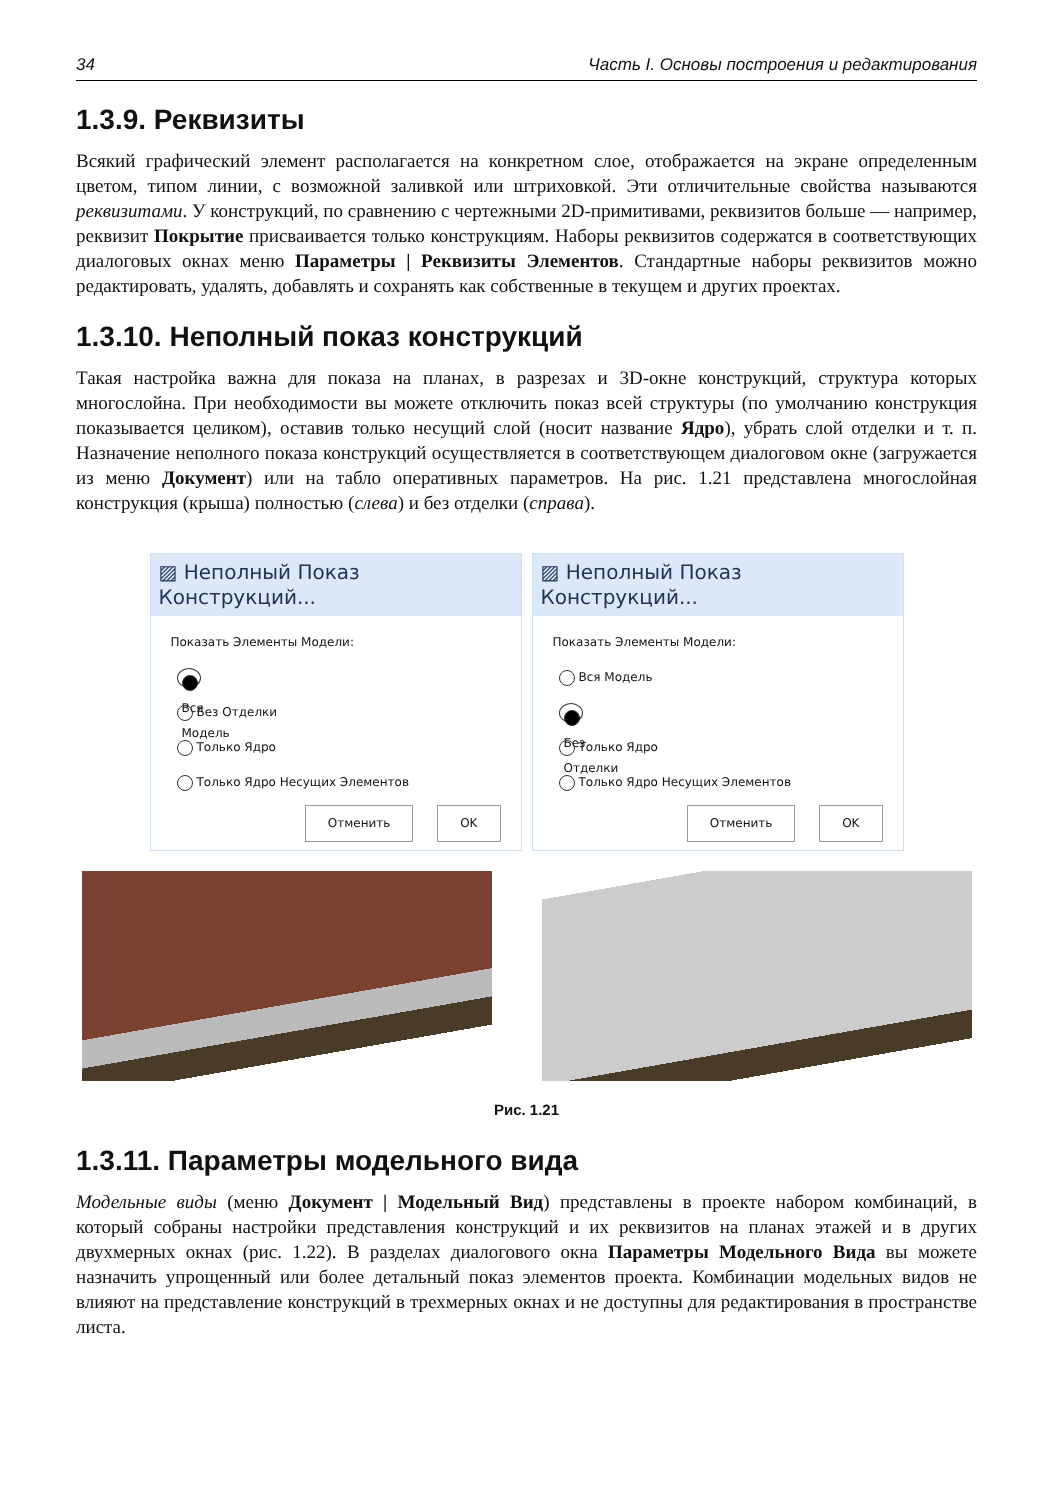34 Часть I. Основы построения и редактирования
1.3.9. Реквизиты
Всякий графический элемент располагается на конкретном слое, отображается на экране определенным цветом, типом линии, с возможной заливкой или штриховкой. Эти отличительные свойства называются реквизитами. У конструкций, по сравнению с чертежными 2D-примитивами, реквизитов больше — например, реквизит Покрытие присваивается только конструкциям. Наборы реквизитов содержатся в соответствующих диалоговых окнах меню Параметры | Реквизиты Элементов. Стандартные наборы реквизитов можно редактировать, удалять, добавлять и сохранять как собственные в текущем и других проектах.
1.3.10. Неполный показ конструкций
Такая настройка важна для показа на планах, в разрезах и 3D-окне конструкций, структура которых многослойна. При необходимости вы можете отключить показ всей структуры (по умолчанию конструкция показывается целиком), оставив только несущий слой (носит название Ядро), убрать слой отделки и т. п. Назначение неполного показа конструкций осуществляется в соответствующем диалоговом окне (загружается из меню Документ) или на табло оперативных параметров. На рис. 1.21 представлена многослойная конструкция (крыша) полностью (слева) и без отделки (справа).
▨ Неполный Показ Конструкций...
Показать Элементы Модели:
Вся Модель
Без Отделки
Только Ядро
Только Ядро Несущих Элементов
Отменить OK
▨ Неполный Показ Конструкций...
Показать Элементы Модели:
Вся Модель
Без Отделки
Только Ядро
Только Ядро Несущих Элементов
Отменить OK
Рис. 1.21
1.3.11. Параметры модельного вида
Модельные виды (меню Документ | Модельный Вид) представлены в проекте набором комбинаций, в который собраны настройки представления конструкций и их реквизитов на планах этажей и в других двухмерных окнах (рис. 1.22). В разделах диалогового окна Параметры Модельного Вида вы можете назначить упрощенный или более детальный показ элементов проекта. Комбинации модельных видов не влияют на представление конструкций в трехмерных окнах и не доступны для редактирования в пространстве листа.